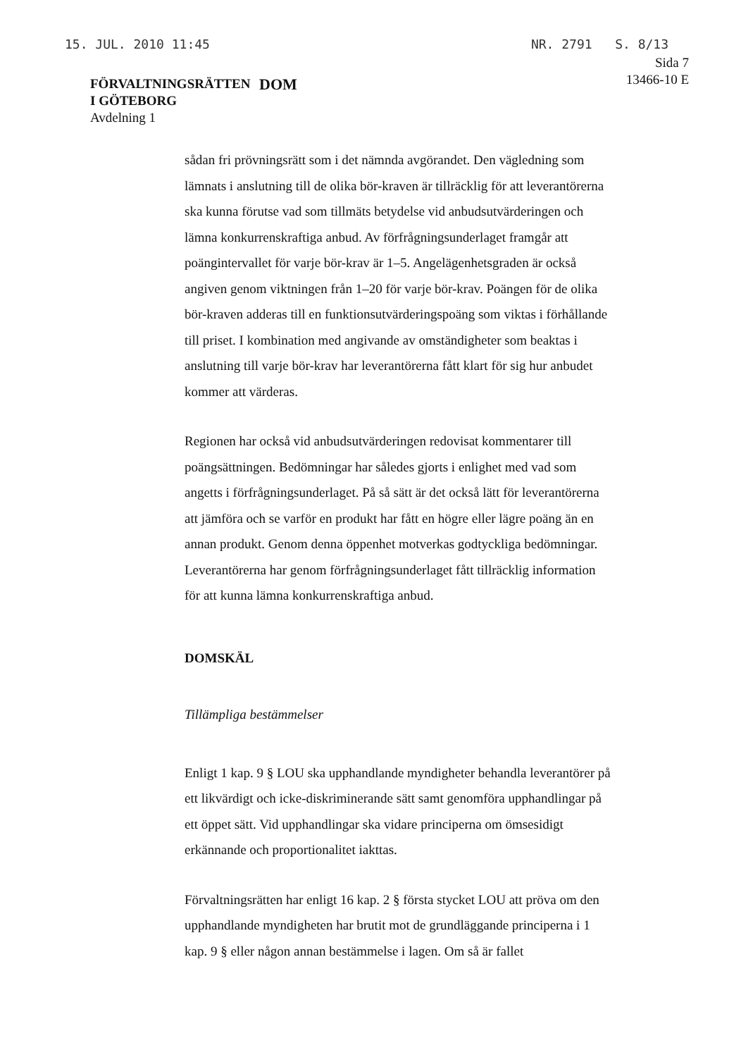15. JUL. 2010 11:45 NR. 2791 S. 8/13
FÖRVALTNINGSRÄTTEN
I GÖTEBORG
Avdelning 1
DOM
Sida 7
13466-10 E
sådan fri prövningsrätt som i det nämnda avgörandet. Den vägledning som lämnats i anslutning till de olika bör-kraven är tillräcklig för att leverantörerna ska kunna förutse vad som tillmäts betydelse vid anbudsutvärderingen och lämna konkurrenskraftiga anbud. Av förfrågningsunderlaget framgår att poängintervallet för varje bör-krav är 1–5. Angelägenhetsgraden är också angiven genom viktningen från 1–20 för varje bör-krav. Poängen för de olika bör-kraven adderas till en funktionsutvärderingspoäng som viktas i förhållande till priset. I kombination med angivande av omständigheter som beaktas i anslutning till varje bör-krav har leverantörerna fått klart för sig hur anbudet kommer att värderas.
Regionen har också vid anbudsutvärderingen redovisat kommentarer till poängsättningen. Bedömningar har således gjorts i enlighet med vad som angetts i förfrågningsunderlaget. På så sätt är det också lätt för leverantörerna att jämföra och se varför en produkt har fått en högre eller lägre poäng än en annan produkt. Genom denna öppenhet motverkas godtyckliga bedömningar. Leverantörerna har genom förfrågningsunderlaget fått tillräcklig information för att kunna lämna konkurrenskraftiga anbud.
DOMSKÄL
Tillämpliga bestämmelser
Enligt 1 kap. 9 § LOU ska upphandlande myndigheter behandla leverantörer på ett likvärdigt och icke-diskriminerande sätt samt genomföra upphandlingar på ett öppet sätt. Vid upphandlingar ska vidare principerna om ömsesidigt erkännande och proportionalitet iakttas.
Förvaltningsrätten har enligt 16 kap. 2 § första stycket LOU att pröva om den upphandlande myndigheten har brutit mot de grundläggande principerna i 1 kap. 9 § eller någon annan bestämmelse i lagen. Om så är fallet